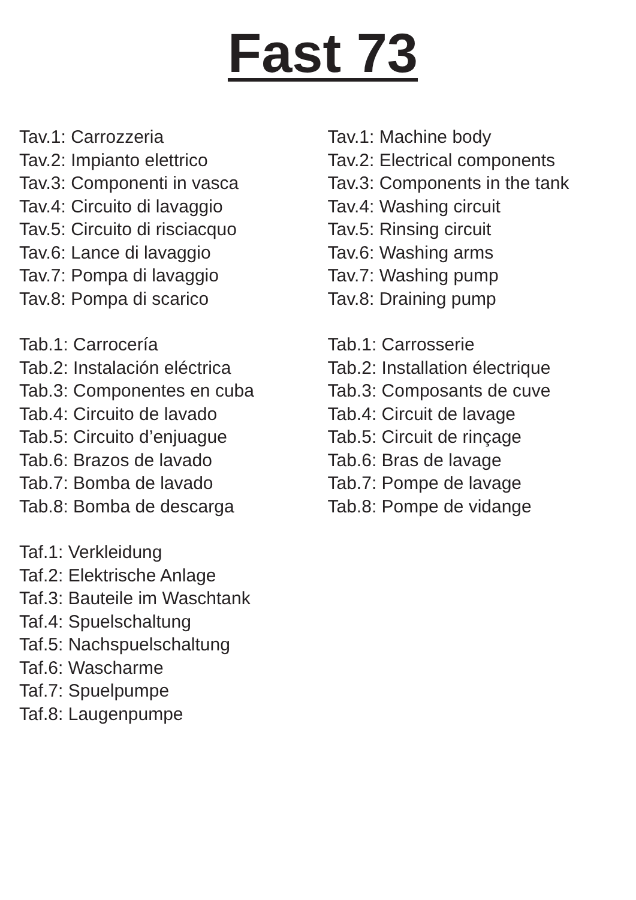Fast 73
Tav.1: Carrozzeria
Tav.2: Impianto elettrico
Tav.3: Componenti in vasca
Tav.4: Circuito di lavaggio
Tav.5: Circuito di risciacquo
Tav.6: Lance di lavaggio
Tav.7: Pompa di lavaggio
Tav.8: Pompa di scarico
Tab.1: Carrocería
Tab.2: Instalación eléctrica
Tab.3: Componentes en cuba
Tab.4: Circuito de lavado
Tab.5: Circuito d’enjuague
Tab.6: Brazos de lavado
Tab.7: Bomba de lavado
Tab.8: Bomba de descarga
Taf.1: Verkleidung
Taf.2: Elektrische Anlage
Taf.3: Bauteile im Waschtank
Taf.4: Spuelschaltung
Taf.5: Nachspuelschaltung
Taf.6: Wascharme
Taf.7: Spuelpumpe
Taf.8: Laugenpumpe
Tav.1: Machine body
Tav.2: Electrical components
Tav.3: Components in the tank
Tav.4: Washing circuit
Tav.5: Rinsing circuit
Tav.6: Washing arms
Tav.7: Washing pump
Tav.8: Draining pump
Tab.1: Carrosserie
Tab.2: Installation électrique
Tab.3: Composants de cuve
Tab.4: Circuit de lavage
Tab.5: Circuit de rinçage
Tab.6: Bras de lavage
Tab.7: Pompe de lavage
Tab.8: Pompe de vidange